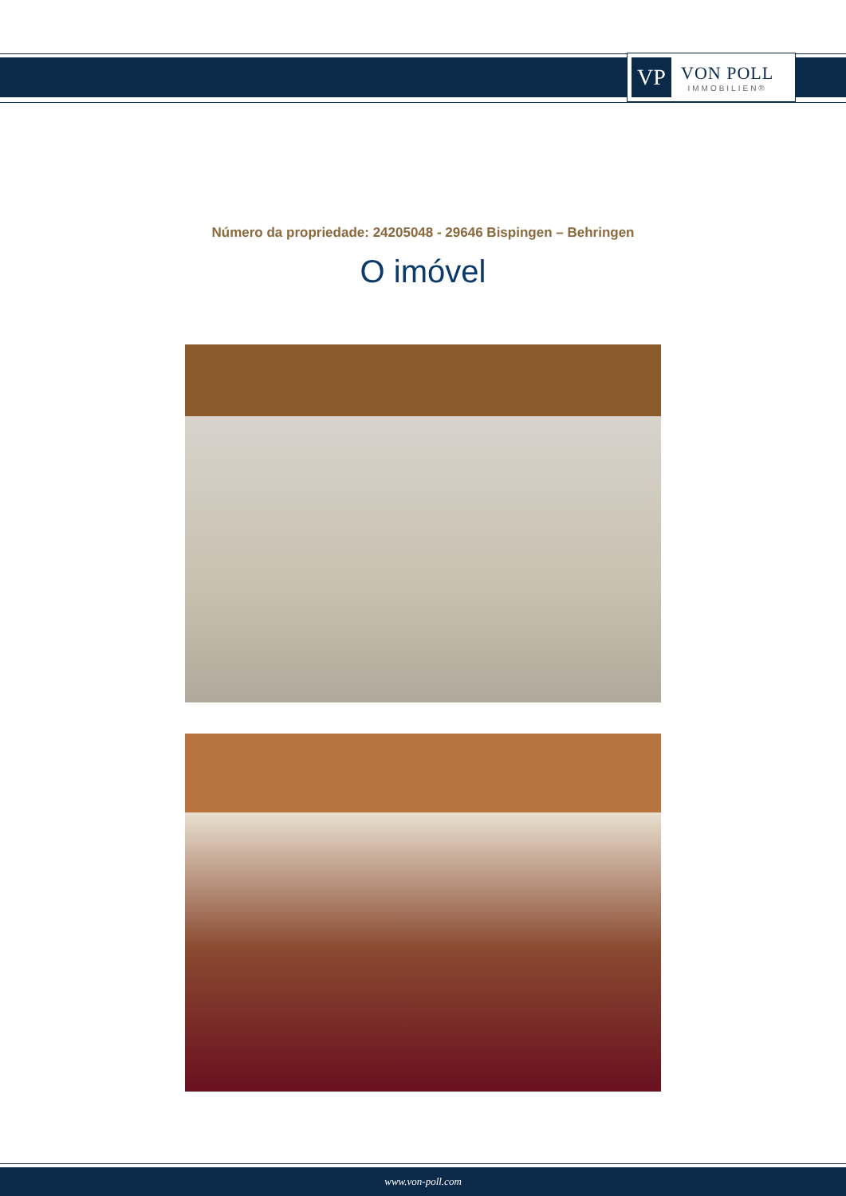VP
VON POLL
IMMOBILIEN®
Número da propriedade: 24205048 - 29646 Bispingen – Behringen
O imóvel
www.von-poll.com